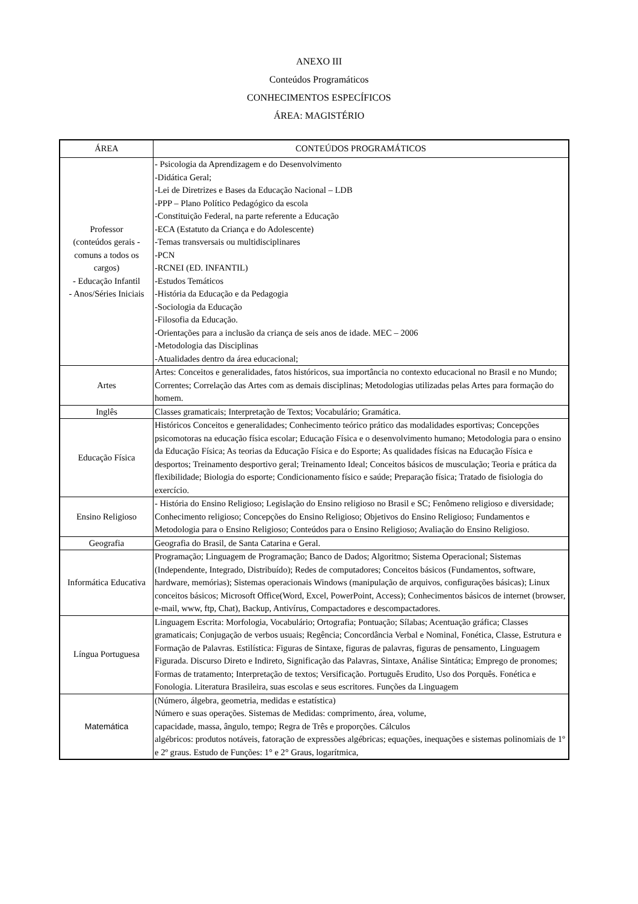ANEXO III
Conteúdos Programáticos
CONHECIMENTOS ESPECÍFICOS
ÁREA: MAGISTÉRIO
| ÁREA | CONTEÚDOS PROGRAMÁTICOS |
| --- | --- |
| Professor (conteúdos gerais - comuns a todos os cargos) - Educação Infantil - Anos/Séries Iniciais | - Psicologia da Aprendizagem e do Desenvolvimento -Didática Geral; -Lei de Diretrizes e Bases da Educação Nacional – LDB -PPP – Plano Político Pedagógico da escola -Constituição Federal, na parte referente a Educação -ECA (Estatuto da Criança e do Adolescente) -Temas transversais ou multidisciplinares -PCN -RCNEI (ED. INFANTIL) -Estudos Temáticos -História da Educação e da Pedagogia -Sociologia da Educação -Filosofia da Educação. -Orientações para a inclusão da criança de seis anos de idade. MEC – 2006 -Metodologia das Disciplinas -Atualidades dentro da área educacional; |
| Artes | Artes: Conceitos e generalidades, fatos históricos, sua importância no contexto educacional no Brasil e no Mundo; Correntes; Correlação das Artes com as demais disciplinas; Metodologias utilizadas pelas Artes para formação do homem. |
| Inglês | Classes gramaticais; Interpretação de Textos; Vocabulário; Gramática. |
| Educação Física | Históricos Conceitos e generalidades; Conhecimento teórico prático das modalidades esportivas; Concepções psicomotoras na educação física escolar; Educação Física e o desenvolvimento humano; Metodologia para o ensino da Educação Física; As teorias da Educação Física e do Esporte; As qualidades físicas na Educação Física e desportos; Treinamento desportivo geral; Treinamento Ideal; Conceitos básicos de musculação; Teoria e prática da flexibilidade; Biologia do esporte; Condicionamento físico e saúde; Preparação física; Tratado de fisiologia do exercício. |
| Ensino Religioso | - História do Ensino Religioso; Legislação do Ensino religioso no Brasil e SC; Fenômeno religioso e diversidade; Conhecimento religioso; Concepções do Ensino Religioso; Objetivos do Ensino Religioso; Fundamentos e Metodologia para o Ensino Religioso; Conteúdos para o Ensino Religioso; Avaliação do Ensino Religioso. |
| Geografia | Geografia do Brasil, de Santa Catarina e Geral. |
| Informática Educativa | Programação; Linguagem de Programação; Banco de Dados; Algoritmo; Sistema Operacional; Sistemas (Independente, Integrado, Distribuído); Redes de computadores; Conceitos básicos (Fundamentos, software, hardware, memórias); Sistemas operacionais Windows (manipulação de arquivos, configurações básicas); Linux conceitos básicos; Microsoft Office(Word, Excel, PowerPoint, Access); Conhecimentos básicos de internet (browser, e-mail, www, ftp, Chat), Backup, Antivírus, Compactadores e descompactadores. |
| Língua Portuguesa | Linguagem Escrita: Morfologia, Vocabulário; Ortografia; Pontuação; Sílabas; Acentuação gráfica; Classes gramaticais; Conjugação de verbos usuais; Regência; Concordância Verbal e Nominal, Fonética, Classe, Estrutura e Formação de Palavras. Estilística: Figuras de Sintaxe, figuras de palavras, figuras de pensamento, Linguagem Figurada. Discurso Direto e Indireto, Significação das Palavras, Sintaxe, Análise Sintática; Emprego de pronomes; Formas de tratamento; Interpretação de textos; Versificação. Português Erudito, Uso dos Porquês. Fonética e Fonologia. Literatura Brasileira, suas escolas e seus escritores. Funções da Linguagem |
| Matemática | (Número, álgebra, geometria, medidas e estatística) Número e suas operações. Sistemas de Medidas: comprimento, área, volume, capacidade, massa, ângulo, tempo; Regra de Três e proporções. Cálculos algébricos: produtos notáveis, fatoração de expressões algébricas; equações, inequações e sistemas polinomiais de 1º e 2º graus. Estudo de Funções: 1° e 2° Graus, logarítmica, |